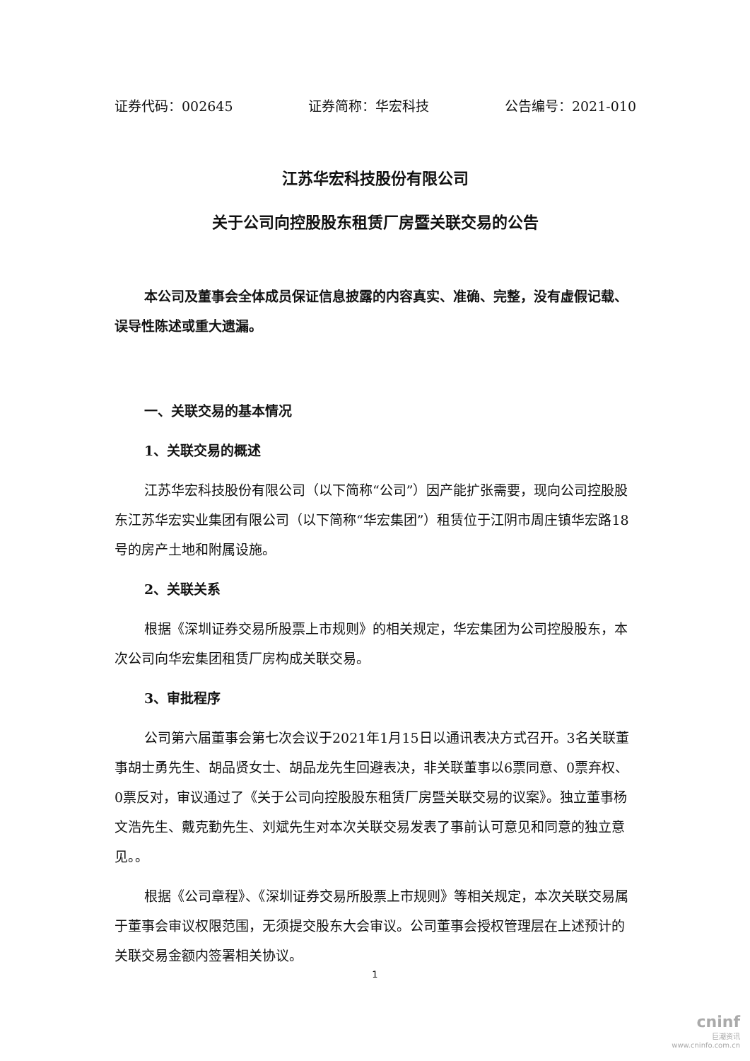证券代码：002645 证券简称：华宏科技 公告编号：2021-010
江苏华宏科技股份有限公司
关于公司向控股股东租赁厂房暨关联交易的公告
本公司及董事会全体成员保证信息披露的内容真实、准确、完整，没有虚假记载、误导性陈述或重大遗漏。
一、关联交易的基本情况
1、关联交易的概述
江苏华宏科技股份有限公司（以下简称“公司”）因产能扩张需要，现向公司控股股东江苏华宏实业集团有限公司（以下简称“华宏集团”）租赁位于江阴市周庄镇华宏路18号的房产土地和附属设施。
2、关联关系
根据《深圳证券交易所股票上市规则》的相关规定，华宏集团为公司控股股东，本次公司向华宏集团租赁厂房构成关联交易。
3、审批程序
公司第六届董事会第七次会议于2021年1月15日以通讯表决方式召开。3名关联董事胡士勇先生、胡品贤女士、胡品龙先生回避表决，非关联董事以6票同意、0票弃权、0票反对，审议通过了《关于公司向控股股东租赁厂房暨关联交易的议案》。独立董事杨文浩先生、戴克勤先生、刘斌先生对本次关联交易发表了事前认可意见和同意的独立意见。。
根据《公司章程》、《深圳证券交易所股票上市规则》等相关规定，本次关联交易属于董事会审议权限范围，无须提交股东大会审议。公司董事会授权管理层在上述预计的关联交易金额内签署相关协议。
1
cninf
巨潮资讯
www.cninfo.com.cn